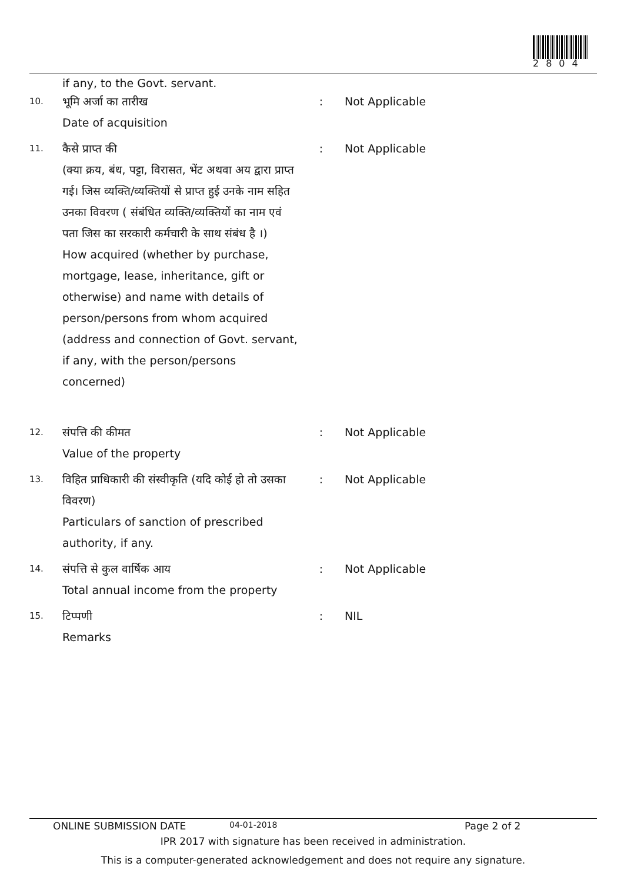2804
if any, to the Govt. servant.
10.
भूमि अर्जा का तारीख
Date of acquisition
: Not Applicable
11.
कैसे प्राप्त की
(क्या क्रय, बंध, पट्टा, विरासत, भेंट अथवा अय द्वारा प्राप्त गई। जिस व्यक्ति/व्यक्तियों से प्राप्त हुई उनके नाम सहित उनका विवरण ( संबंधित व्यक्ति/व्यक्तियों का नाम एवं पता जिस का सरकारी कर्मचारी के साथ संबंध है ।)
How acquired (whether by purchase, mortgage, lease, inheritance, gift or otherwise) and name with details of person/persons from whom acquired (address and connection of Govt. servant, if any, with the person/persons concerned)
: Not Applicable
12.
संपत्ति की कीमत
Value of the property
: Not Applicable
13.
विहित प्राधिकारी की संस्वीकृति (यदि कोई हो तो उसका विवरण)
Particulars of sanction of prescribed authority, if any.
: Not Applicable
14.
संपत्ति से कुल वार्षिक आय
Total annual income from the property
: Not Applicable
15.
टिप्पणी
Remarks
: NIL
ONLINE SUBMISSION DATE 04-01-2018 Page 2 of 2
IPR 2017 with signature has been received in administration.
This is a computer-generated acknowledgement and does not require any signature.